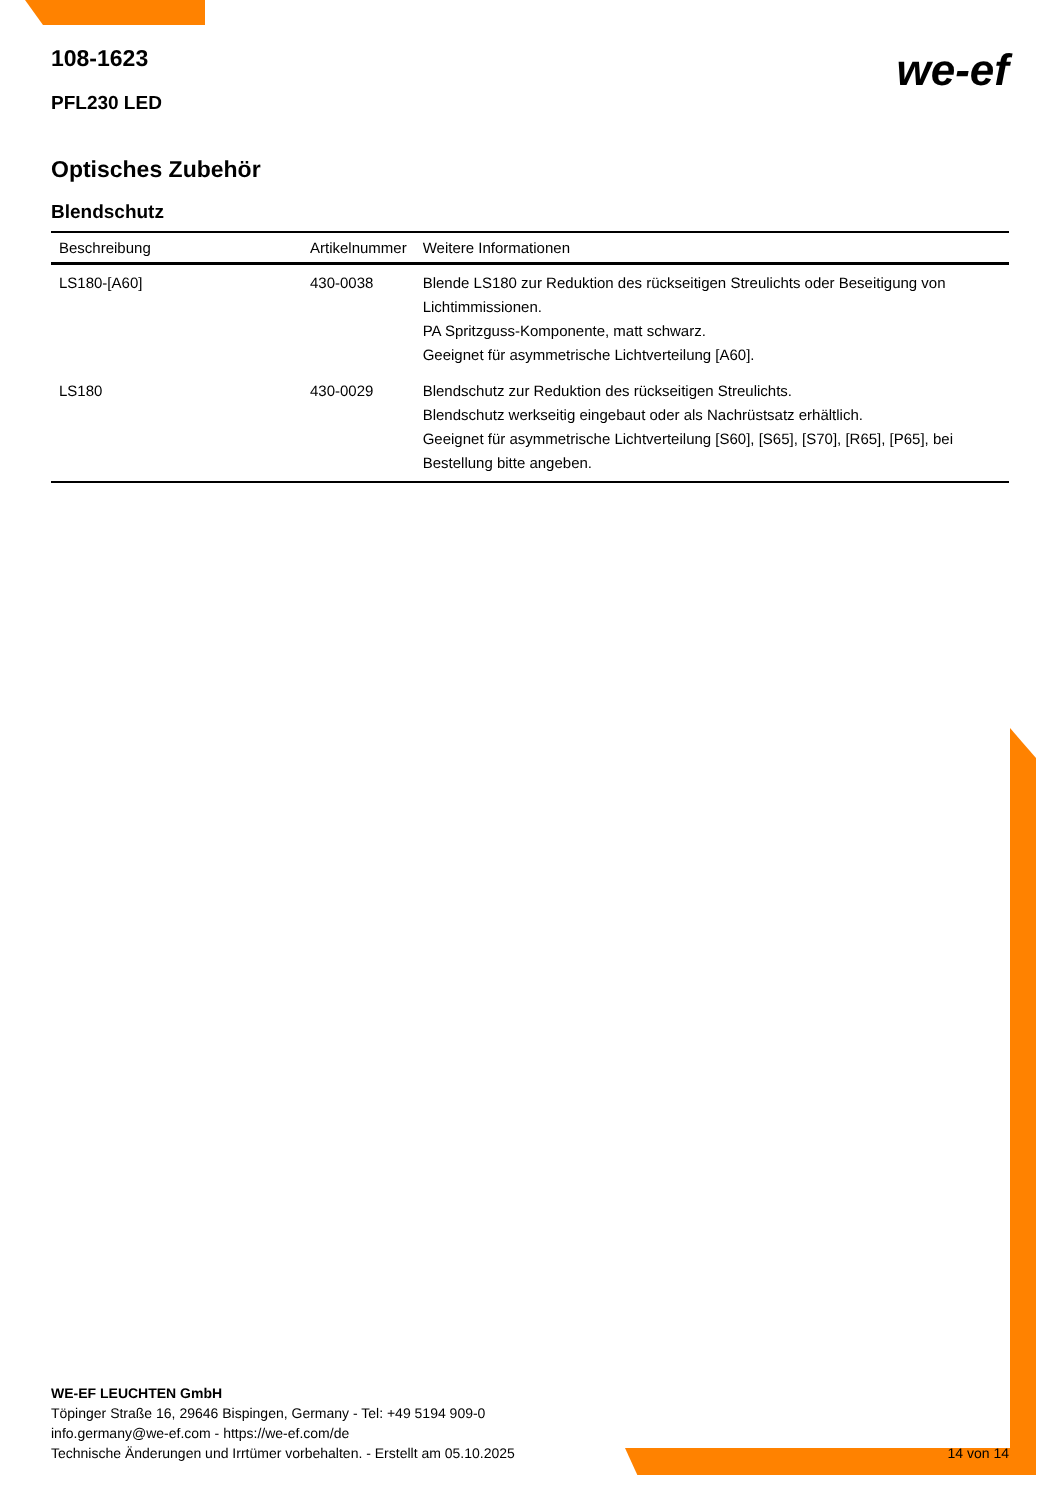108-1623
PFL230 LED
we-ef
Optisches Zubehör
Blendschutz
| Beschreibung | Artikelnummer | Weitere Informationen |
| --- | --- | --- |
| LS180-[A60] | 430-0038 | Blende LS180 zur Reduktion des rückseitigen Streulichts oder Beseitigung von Lichtimmissionen. PA Spritzguss-Komponente, matt schwarz. Geeignet für asymmetrische Lichtverteilung [A60]. |
| LS180 | 430-0029 | Blendschutz zur Reduktion des rückseitigen Streulichts. Blendschutz werkseitig eingebaut oder als Nachrüstsatz erhältlich. Geeignet für asymmetrische Lichtverteilung [S60], [S65], [S70], [R65], [P65], bei Bestellung bitte angeben. |
WE-EF LEUCHTEN GmbH
Töpinger Straße 16, 29646 Bispingen, Germany - Tel: +49 5194 909-0
info.germany@we-ef.com - https://we-ef.com/de
Technische Änderungen und Irrtümer vorbehalten. - Erstellt am 05.10.2025 14 von 14